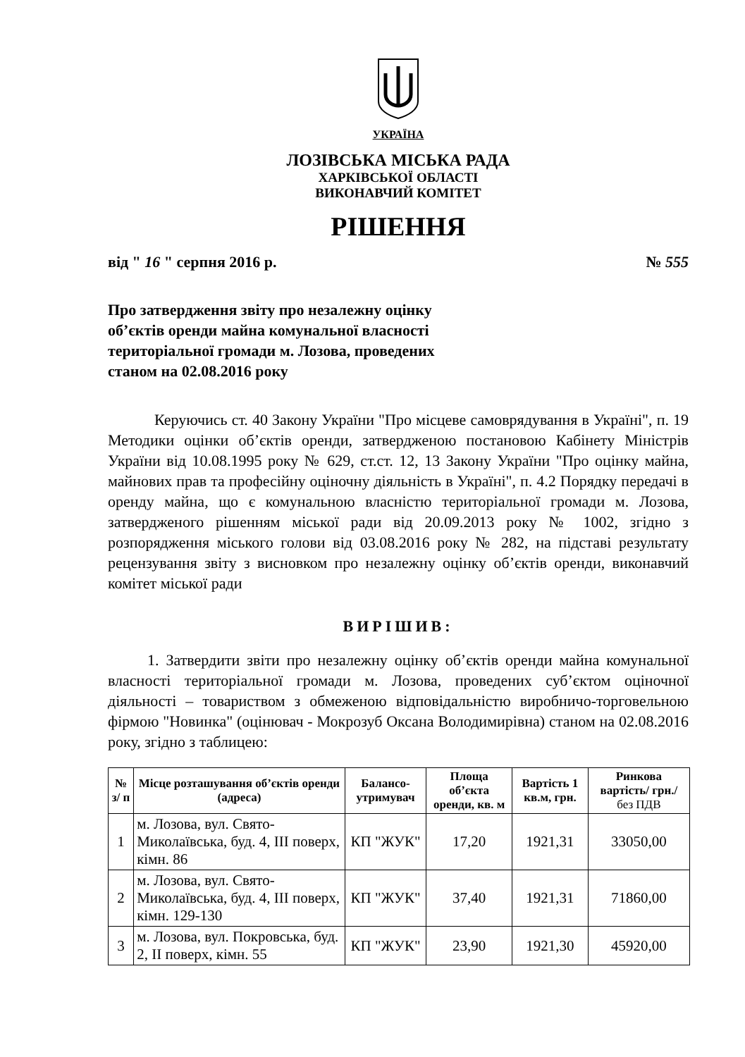УКРАЇНА
ЛОЗІВСЬКА МІСЬКА РАДА
ХАРКІВСЬКОЇ ОБЛАСТІ
ВИКОНАВЧИЙ КОМІТЕТ
РІШЕННЯ
від " 16 " серпня 2016 р. № 555
Про затвердження звіту про незалежну оцінку об’єктів оренди майна комунальної власності територіальної громади м. Лозова, проведених станом на 02.08.2016 року
Керуючись ст. 40 Закону України "Про місцеве самоврядування в Україні", п. 19 Методики оцінки об’єктів оренди, затвердженою постановою Кабінету Міністрів України від 10.08.1995 року № 629, ст.ст. 12, 13 Закону України "Про оцінку майна, майнових прав та професійну оціночну діяльність в Україні", п. 4.2 Порядку передачі в оренду майна, що є комунальною власністю територіальної громади м. Лозова, затвердженого рішенням міської ради від 20.09.2013 року № 1002, згідно з розпорядження міського голови від 03.08.2016 року № 282, на підставі результату рецензування звіту з висновком про незалежну оцінку об’єктів оренди, виконавчий комітет міської ради
ВИРІШИВ:
1. Затвердити звіти про незалежну оцінку об’єктів оренди майна комунальної власності територіальної громади м. Лозова, проведених суб’єктом оціночної діяльності – товариством з обмеженою відповідальністю виробничо-торговельною фірмою "Новинка" (оцінювач - Мокрозуб Оксана Володимирівна) станом на 02.08.2016 року, згідно з таблицею:
| № з/ п | Місце розташування об’єктів оренди (адреса) | Балансо-утримувач | Площа об’єкта оренди, кв. м | Вартість 1 кв.м, грн. | Ринкова вартість/ грн./ без ПДВ |
| --- | --- | --- | --- | --- | --- |
| 1 | м. Лозова, вул. Свято-Миколаївська, буд. 4, ІІІ поверх, кімн. 86 | КП "ЖУК" | 17,20 | 1921,31 | 33050,00 |
| 2 | м. Лозова, вул. Свято-Миколаївська, буд. 4, ІІІ поверх, кімн. 129-130 | КП "ЖУК" | 37,40 | 1921,31 | 71860,00 |
| 3 | м. Лозова, вул. Покровська, буд. 2, ІІ поверх, кімн. 55 | КП "ЖУК" | 23,90 | 1921,30 | 45920,00 |